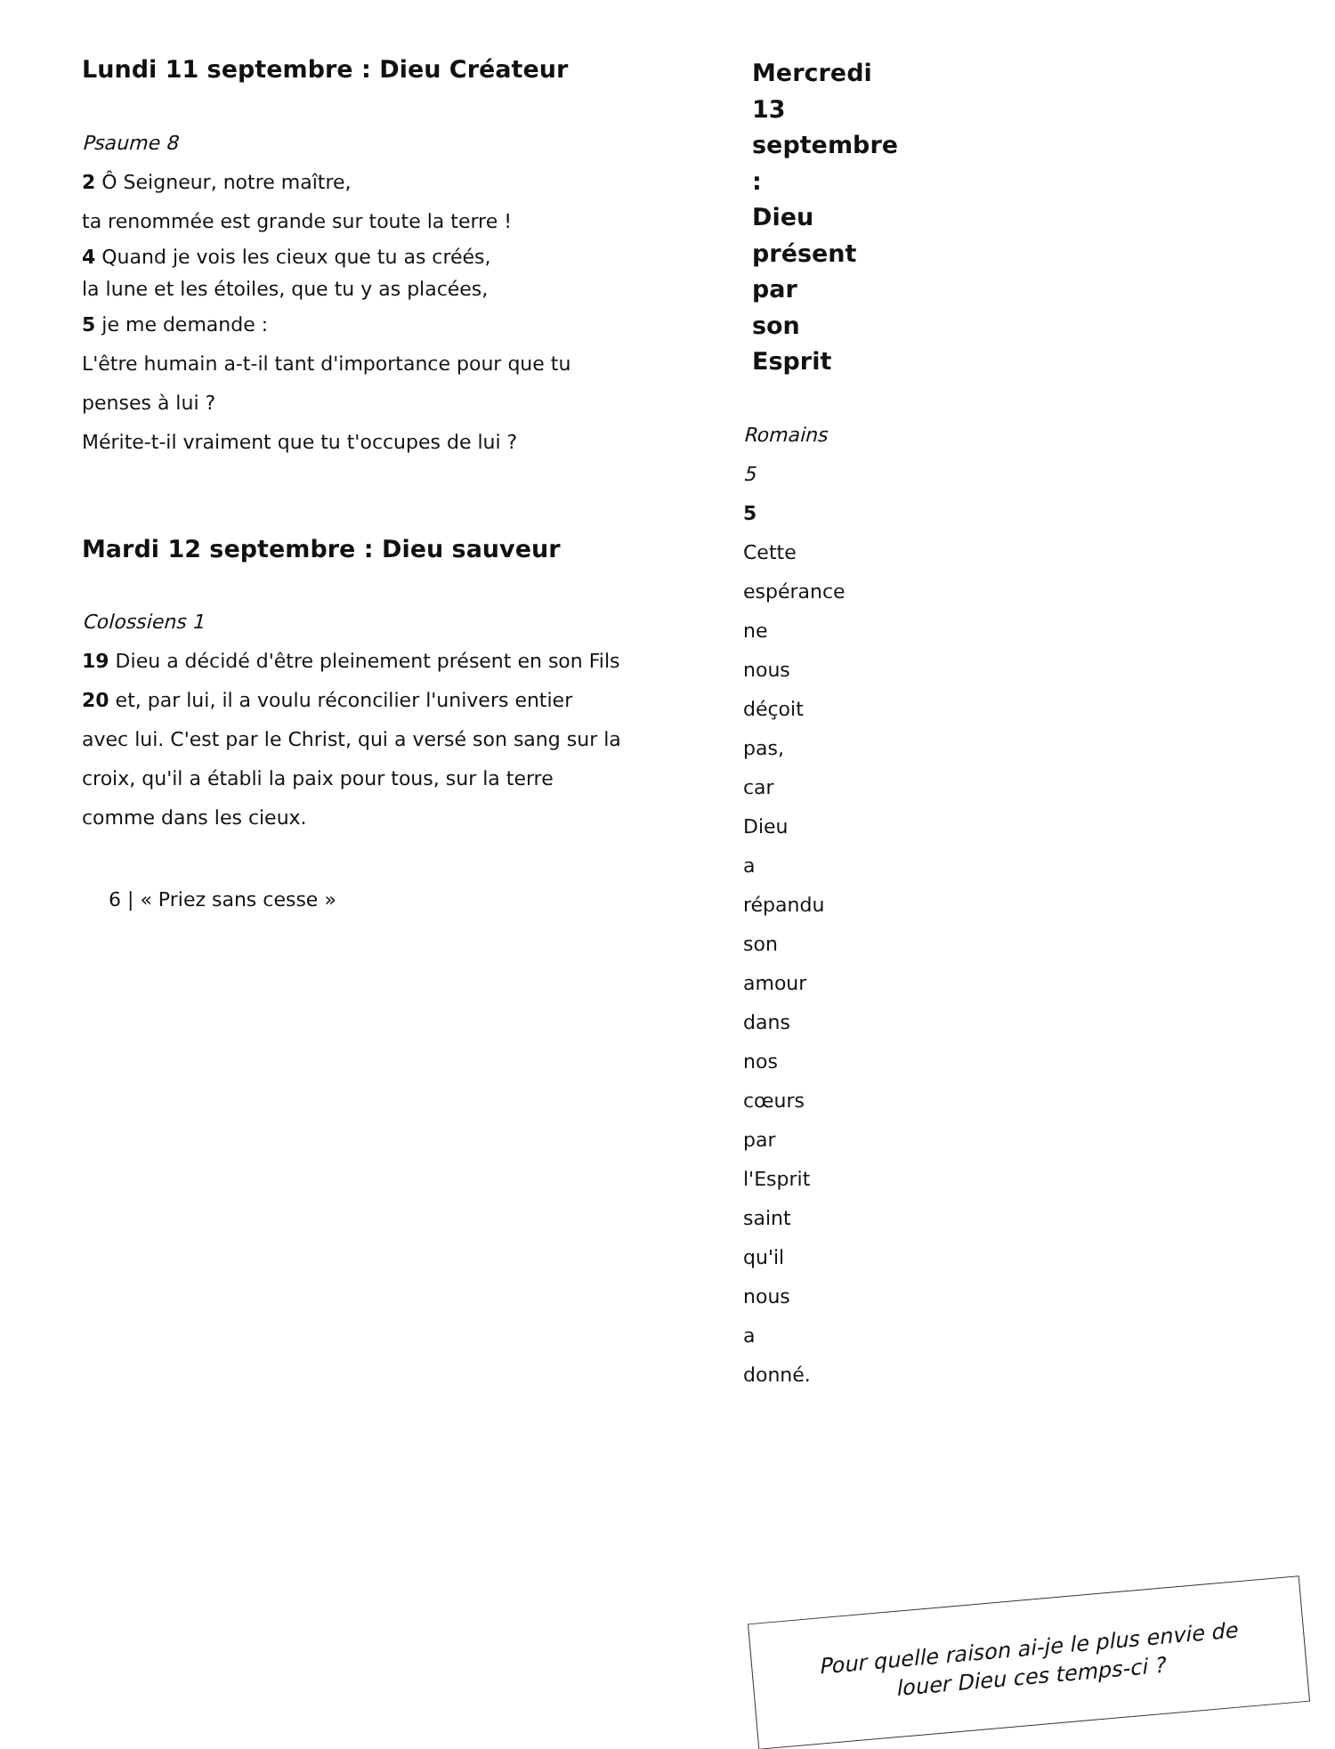Lundi 11 septembre : Dieu Créateur
Psaume 8
2 Ô Seigneur, notre maître,
ta renommée est grande sur toute la terre !
4 Quand je vois les cieux que tu as créés,
la lune et les étoiles, que tu y as placées,
5 je me demande :
L'être humain a-t-il tant d'importance pour que tu penses à lui ?
Mérite-t-il vraiment que tu t'occupes de lui ?
Mardi 12 septembre : Dieu sauveur
Colossiens 1
19 Dieu a décidé d'être pleinement présent en son Fils 20 et, par lui, il a voulu réconcilier l'univers entier avec lui. C'est par le Christ, qui a versé son sang sur la croix, qu'il a établi la paix pour tous, sur la terre comme dans les cieux.
6 | « Priez sans cesse »
Mercredi 13 septembre : Dieu présent par son Esprit
Romains 5
5 Cette espérance ne nous déçoit pas, car Dieu a répandu son amour dans nos cœurs par l'Esprit saint qu'il nous a donné.
Pour quelle raison ai-je le plus envie de
louer Dieu ces temps-ci ?